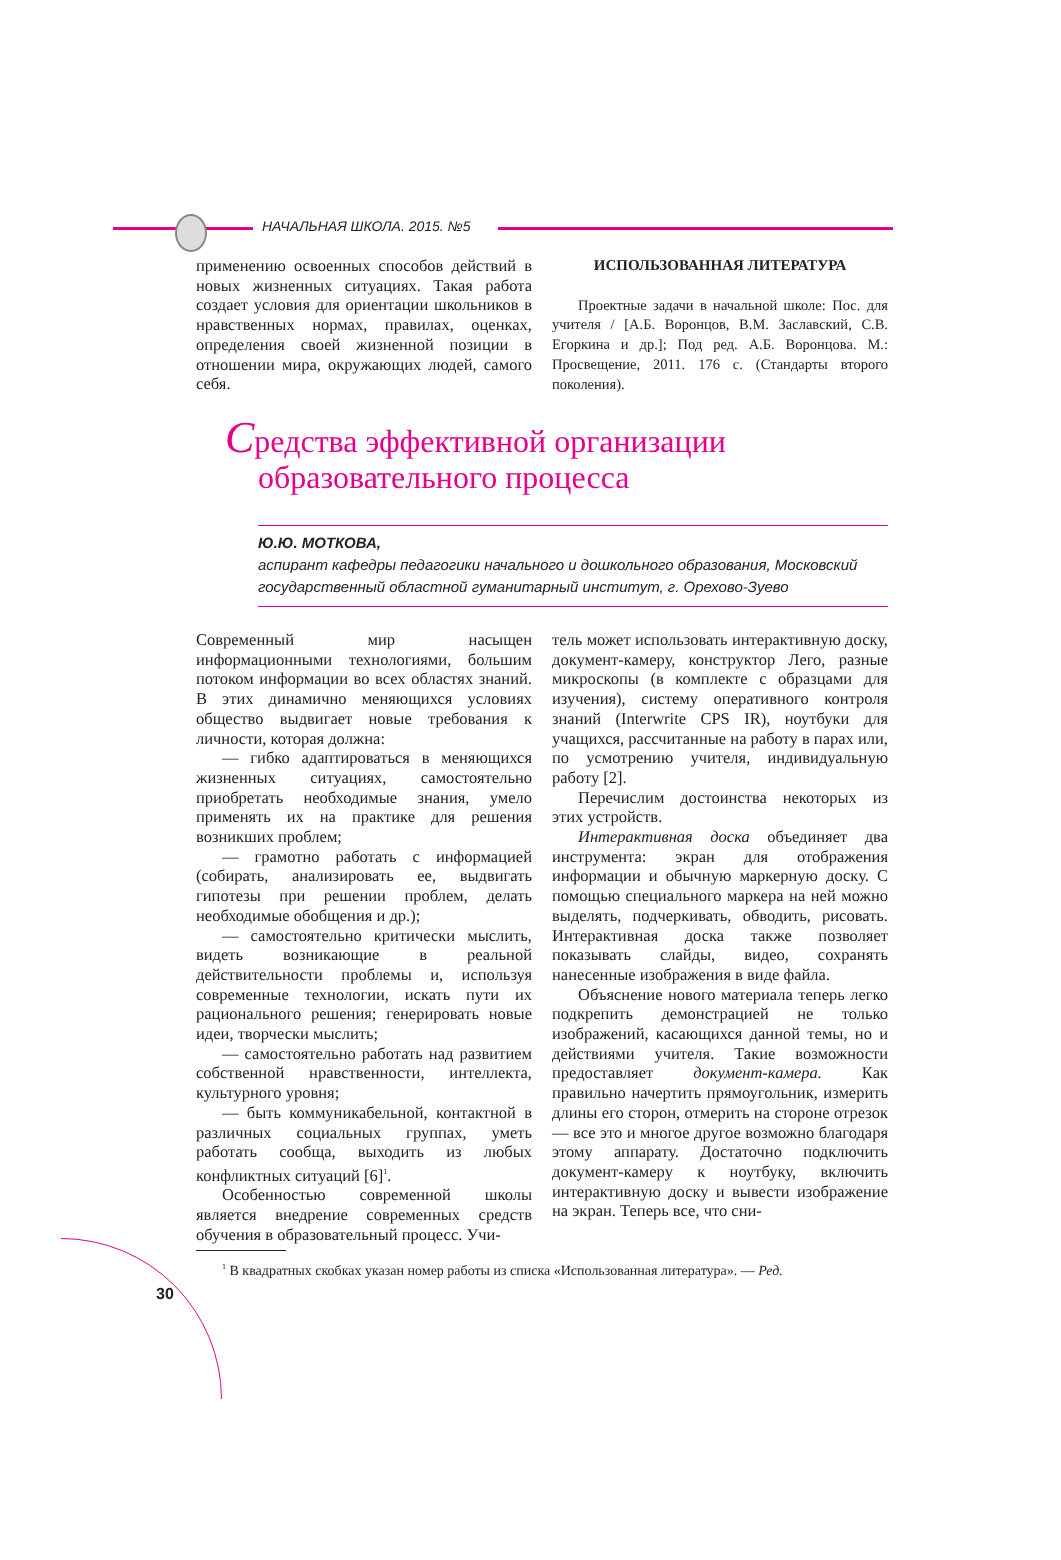НАЧАЛЬНАЯ ШКОЛА. 2015. №5
применению освоенных способов действий в новых жизненных ситуациях. Такая работа создает условия для ориентации школьников в нравственных нормах, правилах, оценках, определения своей жизненной позиции в отношении мира, окружающих людей, самого себя.
ИСПОЛЬЗОВАННАЯ ЛИТЕРАТУРА
Проектные задачи в начальной школе: Пос. для учителя / [А.Б. Воронцов, В.М. Заславский, С.В. Егоркина и др.]; Под ред. А.Б. Воронцова. М.: Просвещение, 2011. 176 с. (Стандарты второго поколения).
Средства эффективной организации
образовательного процесса
Ю.Ю. МОТКОВА,
аспирант кафедры педагогики начального и дошкольного образования, Московский государственный областной гуманитарный институт, г. Орехово-Зуево
Современный мир насыщен информационными технологиями, большим потоком информации во всех областях знаний. В этих динамично меняющихся условиях общество выдвигает новые требования к личности, которая должна:
— гибко адаптироваться в меняющихся жизненных ситуациях, самостоятельно приобретать необходимые знания, умело применять их на практике для решения возникших проблем;
— грамотно работать с информацией (собирать, анализировать ее, выдвигать гипотезы при решении проблем, делать необходимые обобщения и др.);
— самостоятельно критически мыслить, видеть возникающие в реальной действительности проблемы и, используя современные технологии, искать пути их рационального решения; генерировать новые идеи, творчески мыслить;
— самостоятельно работать над развитием собственной нравственности, интеллекта, культурного уровня;
— быть коммуникабельной, контактной в различных социальных группах, уметь работать сообща, выходить из любых конфликтных ситуаций [6]<sup>1</sup>.
Особенностью современной школы является внедрение современных средств обучения в образовательный процесс. Учи-
тель может использовать интерактивную доску, документ-камеру, конструктор Лего, разные микроскопы (в комплекте с образцами для изучения), систему оперативного контроля знаний (Interwrite CPS IR), ноутбуки для учащихся, рассчитанные на работу в парах или, по усмотрению учителя, индивидуальную работу [2].
Перечислим достоинства некоторых из этих устройств.
Интерактивная доска объединяет два инструмента: экран для отображения информации и обычную маркерную доску. С помощью специального маркера на ней можно выделять, подчеркивать, обводить, рисовать. Интерактивная доска также позволяет показывать слайды, видео, сохранять нанесенные изображения в виде файла.
Объяснение нового материала теперь легко подкрепить демонстрацией не только изображений, касающихся данной темы, но и действиями учителя. Такие возможности предоставляет документ-камера. Как правильно начертить прямоугольник, измерить длины его сторон, отмерить на стороне отрезок — все это и многое другое возможно благодаря этому аппарату. Достаточно подключить документ-камеру к ноутбуку, включить интерактивную доску и вывести изображение на экран. Теперь все, что сни-
<sup>1</sup> В квадратных скобках указан номер работы из списка «Использованная литература». — Ред.
30